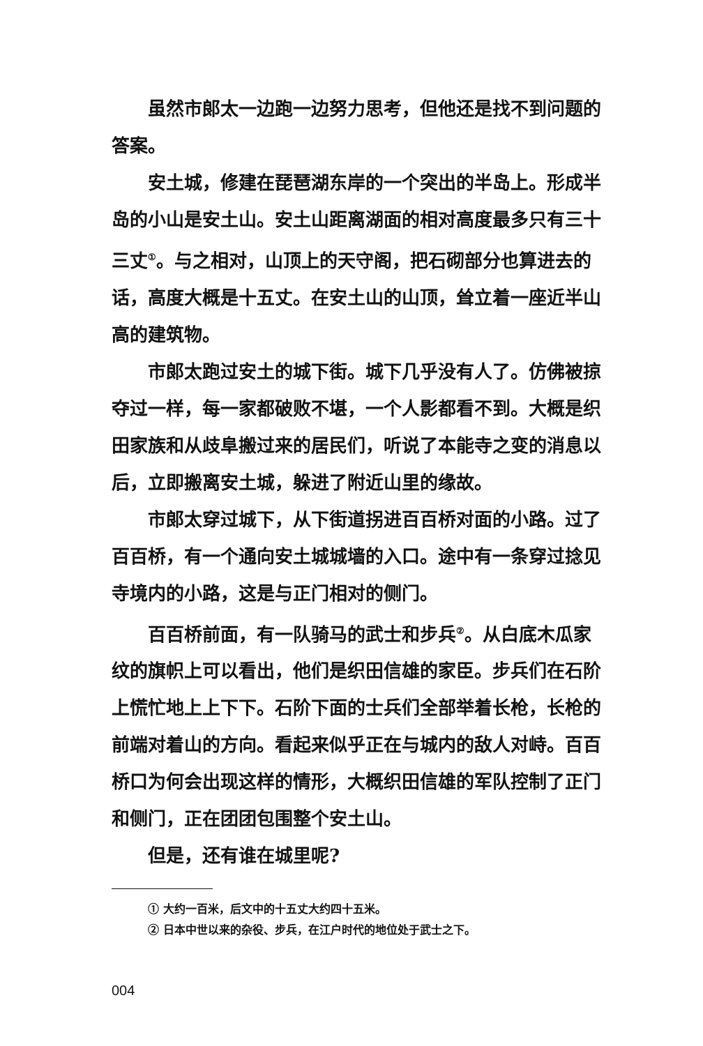虽然市郎太一边跑一边努力思考，但他还是找不到问题的答案。
安土城，修建在琵琶湖东岸的一个突出的半岛上。形成半岛的小山是安土山。安土山距离湖面的相对高度最多只有三十三丈<sup>①</sup>。与之相对，山顶上的天守阁，把石砌部分也算进去的话，高度大概是十五丈。在安土山的山顶，耸立着一座近半山高的建筑物。
市郎太跑过安土的城下街。城下几乎没有人了。仿佛被掠夺过一样，每一家都破败不堪，一个人影都看不到。大概是织田家族和从歧阜搬过来的居民们，听说了本能寺之变的消息以后，立即搬离安土城，躲进了附近山里的缘故。
市郎太穿过城下，从下街道拐进百百桥对面的小路。过了百百桥，有一个通向安土城城墙的入口。途中有一条穿过捻见寺境内的小路，这是与正门相对的侧门。
百百桥前面，有一队骑马的武士和步兵<sup>②</sup>。从白底木瓜家纹的旗帜上可以看出，他们是织田信雄的家臣。步兵们在石阶上慌忙地上上下下。石阶下面的士兵们全部举着长枪，长枪的前端对着山的方向。看起来似乎正在与城内的敌人对峙。百百桥口为何会出现这样的情形，大概织田信雄的军队控制了正门和侧门，正在团团包围整个安土山。
但是，还有谁在城里呢?
① 大约一百米，后文中的十五丈大约四十五米。
② 日本中世以来的杂役、步兵，在江户时代的地位处于武士之下。
004